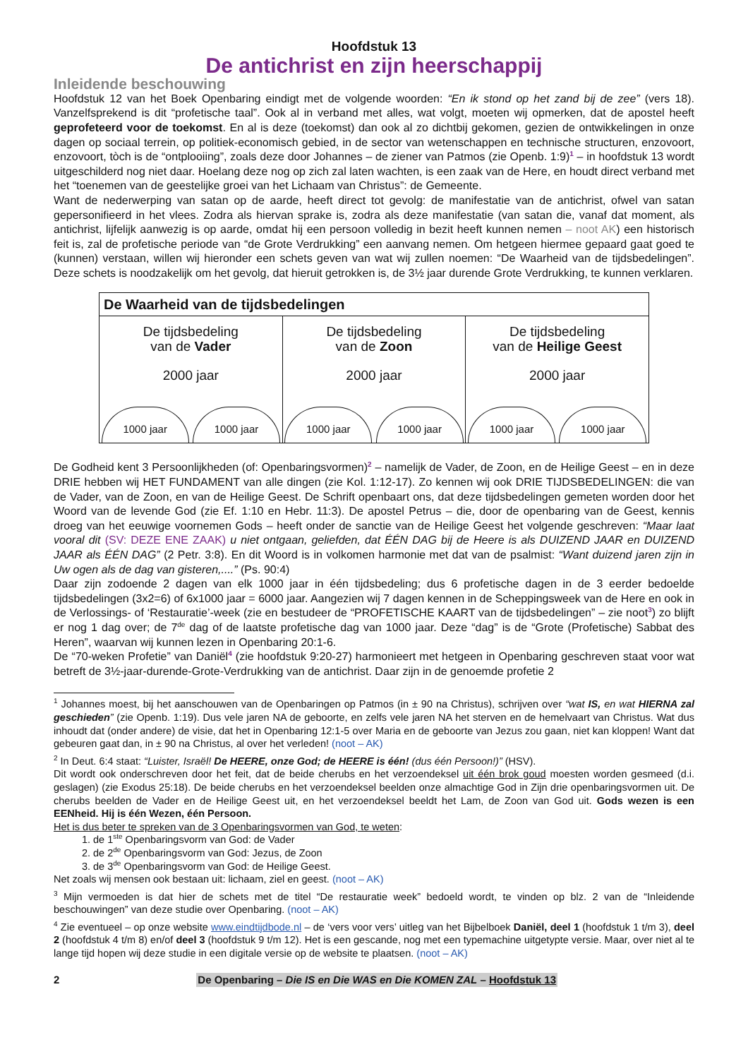Hoofdstuk 13
De antichrist en zijn heerschappij
Inleidende beschouwing
Hoofdstuk 12 van het Boek Openbaring eindigt met de volgende woorden: “En ik stond op het zand bij de zee” (vers 18). Vanzelfsprekend is dit “profetische taal”. Ook al in verband met alles, wat volgt, moeten wij opmerken, dat de apostel heeft geprofeteerd voor de toekomst. En al is deze (toekomst) dan ook al zo dichtbij gekomen, gezien de ontwikkelingen in onze dagen op sociaal terrein, op politiek-economisch gebied, in de sector van wetenschappen en technische structuren, enzovoort, enzovoort, tòch is de “ontplooiing”, zoals deze door Johannes – de ziener van Patmos (zie Openb. 1:9)<sup>1</sup> – in hoofdstuk 13 wordt uitgeschilderd nog niet daar. Hoelang deze nog op zich zal laten wachten, is een zaak van de Here, en houdt direct verband met het “toenemen van de geestelijke groei van het Lichaam van Christus”: de Gemeente.
Want de nederwerping van satan op de aarde, heeft direct tot gevolg: de manifestatie van de antichrist, ofwel van satan gepersonifieerd in het vlees. Zodra als hiervan sprake is, zodra als deze manifestatie (van satan die, vanaf dat moment, als antichrist, lijfelijk aanwezig is op aarde, omdat hij een persoon volledig in bezit heeft kunnen nemen – noot AK) een historisch feit is, zal de profetische periode van “de Grote Verdrukking” een aanvang nemen. Om hetgeen hiermee gepaard gaat goed te (kunnen) verstaan, willen wij hieronder een schets geven van wat wij zullen noemen: “De Waarheid van de tijdsbedelingen”. Deze schets is noodzakelijk om het gevolg, dat hieruit getrokken is, de 3½ jaar durende Grote Verdrukking, te kunnen verklaren.
| De Waarheid van de tijdsbedelingen | | |
| --- | --- | --- |
| De tijdsbedeling van de Vader 2000 jaar 1000 jaar 1000 jaar | De tijdsbedeling van de Zoon 2000 jaar 1000 jaar 1000 jaar | De tijdsbedeling van de Heilige Geest 2000 jaar 1000 jaar 1000 jaar |
De Godheid kent 3 Persoonlijkheden (of: Openbaringsvormen)<sup>2</sup> – namelijk de Vader, de Zoon, en de Heilige Geest – en in deze DRIE hebben wij HET FUNDAMENT van alle dingen (zie Kol. 1:12-17). Zo kennen wij ook DRIE TIJDSBEDELINGEN: die van de Vader, van de Zoon, en van de Heilige Geest. De Schrift openbaart ons, dat deze tijdsbedelingen gemeten worden door het Woord van de levende God (zie Ef. 1:10 en Hebr. 11:3). De apostel Petrus – die, door de openbaring van de Geest, kennis droeg van het eeuwige voornemen Gods – heeft onder de sanctie van de Heilige Geest het volgende geschreven: “Maar laat vooral dit (SV: DEZE ENE ZAAK) u niet ontgaan, geliefden, dat ÉÉN DAG bij de Heere is als DUIZEND JAAR en DUIZEND JAAR als ÉÉN DAG” (2 Petr. 3:8). En dit Woord is in volkomen harmonie met dat van de psalmist: “Want duizend jaren zijn in Uw ogen als de dag van gisteren,....” (Ps. 90:4)
Daar zijn zodoende 2 dagen van elk 1000 jaar in één tijdsbedeling; dus 6 profetische dagen in de 3 eerder bedoelde tijdsbedelingen (3x2=6) of 6x1000 jaar = 6000 jaar. Aangezien wij 7 dagen kennen in de Scheppingsweek van de Here en ook in de Verlossings- of ‘Restauratie’-week (zie en bestudeer de “PROFETISCHE KAART van de tijdsbedelingen” – zie noot<sup>3</sup>) zo blijft er nog 1 dag over; de 7<sup>de</sup> dag of de laatste profetische dag van 1000 jaar. Deze “dag” is de “Grote (Profetische) Sabbat des Heren”, waarvan wij kunnen lezen in Openbaring 20:1-6.
De “70-weken Profetie” van Daniël<sup>4</sup> (zie hoofdstuk 9:20-27) harmonieert met hetgeen in Openbaring geschreven staat voor wat betreft de 3½-jaar-durende-Grote-Verdrukking van de antichrist. Daar zijn in de genoemde profetie 2
<sup>1</sup> Johannes moest, bij het aanschouwen van de Openbaringen op Patmos (in ± 90 na Christus), schrijven over “wat IS, en wat HIERNA zal geschieden” (zie Openb. 1:19). Dus vele jaren NA de geboorte, en zelfs vele jaren NA het sterven en de hemelvaart van Christus. Wat dus inhoudt dat (onder andere) de visie, dat het in Openbaring 12:1-5 over Maria en de geboorte van Jezus zou gaan, niet kan kloppen! Want dat gebeuren gaat dan, in ± 90 na Christus, al over het verleden! (noot – AK)
<sup>2</sup> In Deut. 6:4 staat: “Luister, Israël! De HEERE, onze God; de HEERE is één! (dus één Persoon!)” (HSV).
Dit wordt ook onderschreven door het feit, dat de beide cherubs en het verzoendeksel uit één brok goud moesten worden gesmeed (d.i. geslagen) (zie Exodus 25:18). De beide cherubs en het verzoendeksel beelden onze almachtige God in Zijn drie openbaringsvormen uit. De cherubs beelden de Vader en de Heilige Geest uit, en het verzoendeksel beeldt het Lam, de Zoon van God uit. Gods wezen is een EENheid. Hij is één Wezen, één Persoon.
Het is dus beter te spreken van de 3 Openbaringsvormen van God, te weten:
1. de 1<sup>ste</sup> Openbaringsvorm van God: de Vader
2. de 2<sup>de</sup> Openbaringsvorm van God: Jezus, de Zoon
3. de 3<sup>de</sup> Openbaringsvorm van God: de Heilige Geest.
Net zoals wij mensen ook bestaan uit: lichaam, ziel en geest. (noot – AK)
<sup>3</sup> Mijn vermoeden is dat hier de schets met de titel “De restauratie week” bedoeld wordt, te vinden op blz. 2 van de “Inleidende beschouwingen” van deze studie over Openbaring. (noot – AK)
<sup>4</sup> Zie eventueel – op onze website www.eindtijdbode.nl – de ‘vers voor vers’ uitleg van het Bijbelboek Daniël, deel 1 (hoofdstuk 1 t/m 3), deel 2 (hoofdstuk 4 t/m 8) en/of deel 3 (hoofdstuk 9 t/m 12). Het is een gescande, nog met een typemachine uitgetypte versie. Maar, over niet al te lange tijd hopen wij deze studie in een digitale versie op de website te plaatsen. (noot – AK)
2 De Openbaring – Die IS en Die WAS en Die KOMEN ZAL – Hoofdstuk 13